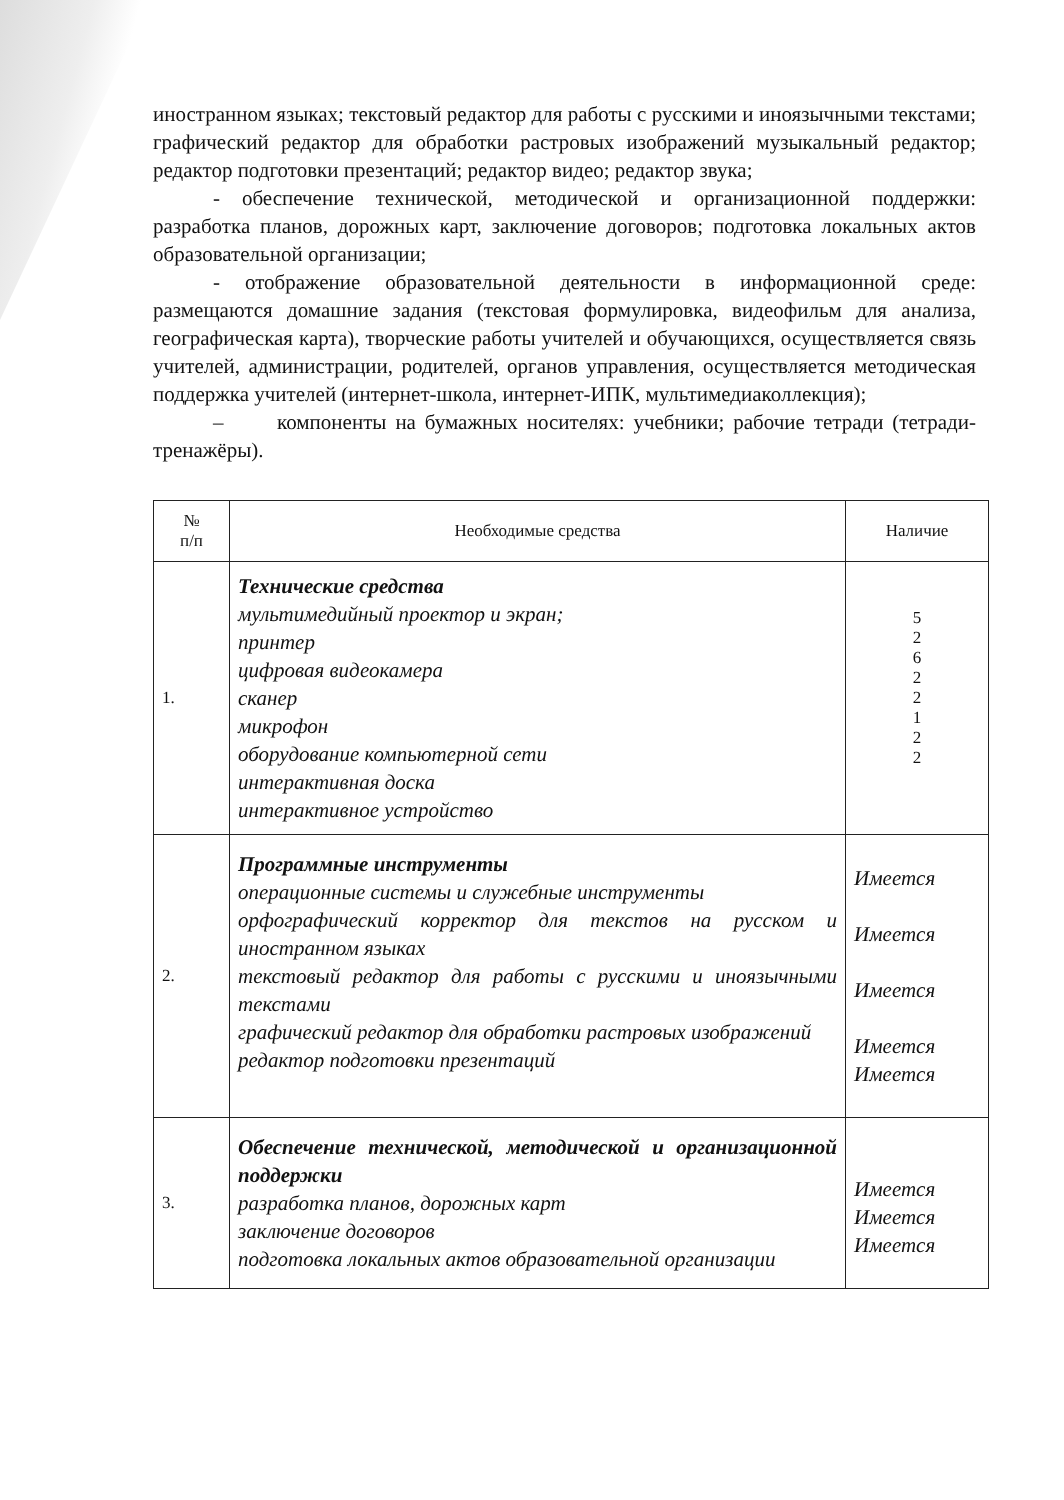иностранном языках; текстовый редактор для работы с русскими и иноязычными текстами; графический редактор для обработки растровых изображений музыкальный редактор; редактор подготовки презентаций; редактор видео; редактор звука;
- обеспечение технической, методической и организационной поддержки: разработка планов, дорожных карт, заключение договоров; подготовка локальных актов образовательной организации;
- отображение образовательной деятельности в информационной среде: размещаются домашние задания (текстовая формулировка, видеофильм для анализа, географическая карта), творческие работы учителей и обучающихся, осуществляется связь учителей, администрации, родителей, органов управления, осуществляется методическая поддержка учителей (интернет-школа, интернет-ИПК, мультимедиаколлекция);
– компоненты на бумажных носителях: учебники; рабочие тетради (тетради-тренажёры).
| № п/п | Необходимые средства | Наличие |
| --- | --- | --- |
| 1. | Технические средства мультимедийный проектор и экран; принтер цифровая видеокамера сканер микрофон оборудование компьютерной сети интерактивная доска интерактивное устройство | 5 2 6 2 2 1 2 2 |
| 2. | Программные инструменты операционные системы и служебные инструменты орфографический корректор для текстов на русском и иностранном языках текстовый редактор для работы с русскими и иноязычными текстами графический редактор для обработки растровых изображений редактор подготовки презентаций | Имеется Имеется Имеется Имеется Имеется |
| 3. | Обеспечение технической, методической и организационной поддержки разработка планов, дорожных карт заключение договоров подготовка локальных актов образовательной организации | Имеется Имеется Имеется |